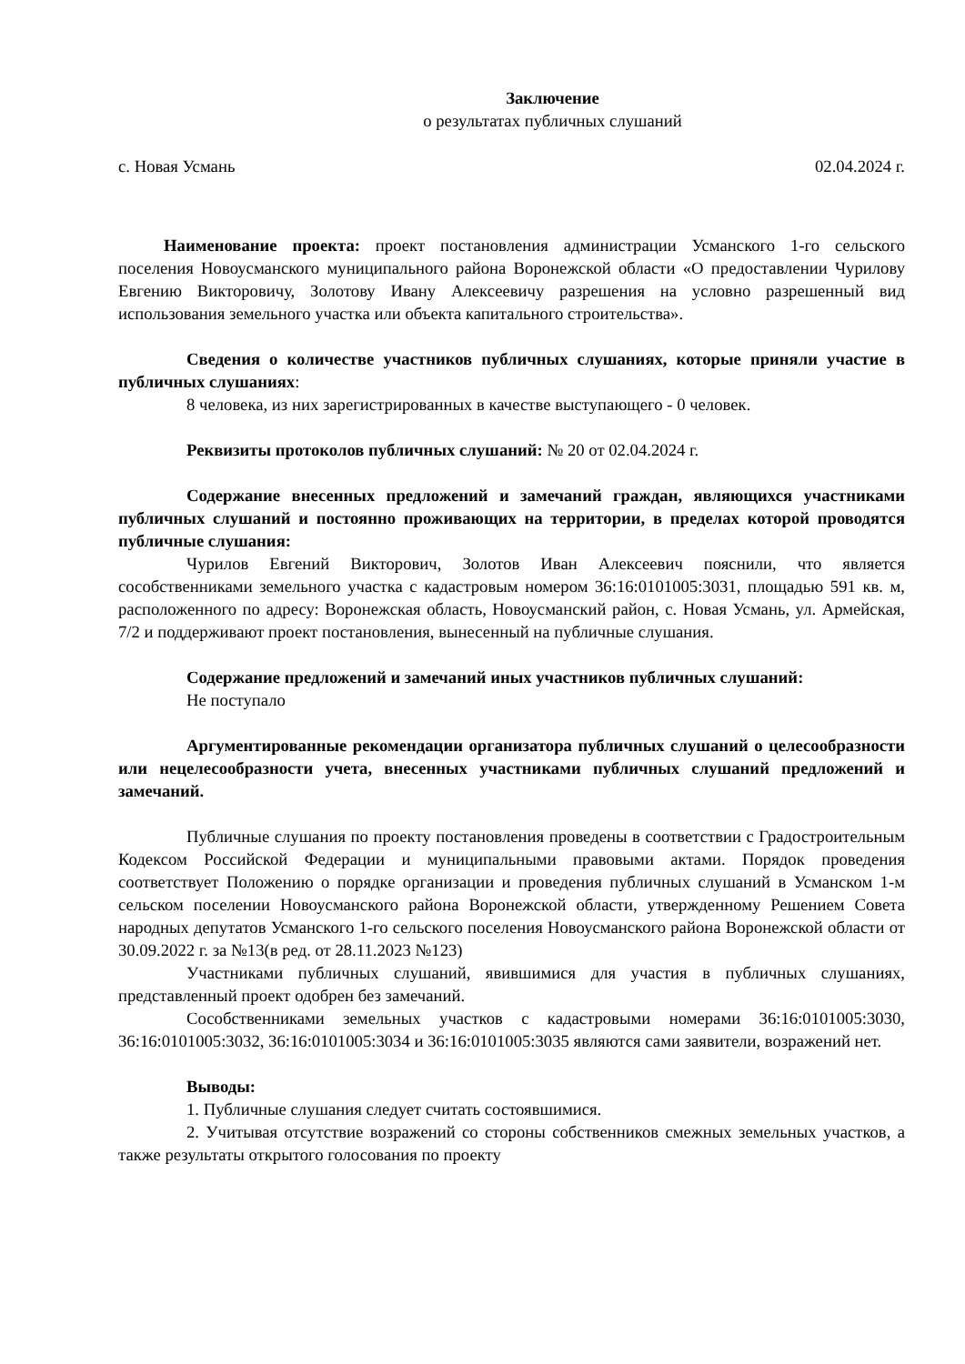Заключение
о результатах публичных слушаний
с. Новая Усмань 02.04.2024 г.
Наименование проекта: проект постановления администрации Усманского 1-го сельского поселения Новоусманского муниципального района Воронежской области «О предоставлении Чурилову Евгению Викторовичу, Золотову Ивану Алексеевичу разрешения на условно разрешенный вид использования земельного участка или объекта капитального строительства».
Сведения о количестве участников публичных слушаниях, которые приняли участие в публичных слушаниях:
8 человека, из них зарегистрированных в качестве выступающего - 0 человек.
Реквизиты протоколов публичных слушаний: № 20 от 02.04.2024 г.
Содержание внесенных предложений и замечаний граждан, являющихся участниками публичных слушаний и постоянно проживающих на территории, в пределах которой проводятся публичные слушания:
Чурилов Евгений Викторович, Золотов Иван Алексеевич пояснили, что является сособственниками земельного участка с кадастровым номером 36:16:0101005:3031, площадью 591 кв. м, расположенного по адресу: Воронежская область, Новоусманский район, с. Новая Усмань, ул. Армейская, 7/2 и поддерживают проект постановления, вынесенный на публичные слушания.
Содержание предложений и замечаний иных участников публичных слушаний:
Не поступало
Аргументированные рекомендации организатора публичных слушаний о целесообразности или нецелесообразности учета, внесенных участниками публичных слушаний предложений и замечаний.
Публичные слушания по проекту постановления проведены в соответствии с Градостроительным Кодексом Российской Федерации и муниципальными правовыми актами. Порядок проведения соответствует Положению о порядке организации и проведения публичных слушаний в Усманском 1-м сельском поселении Новоусманского района Воронежской области, утвержденному Решением Совета народных депутатов Усманского 1-го сельского поселения Новоусманского района Воронежской области от 30.09.2022 г. за №13(в ред. от 28.11.2023 №123)
Участниками публичных слушаний, явившимися для участия в публичных слушаниях, представленный проект одобрен без замечаний.
Сособственниками земельных участков с кадастровыми номерами 36:16:0101005:3030, 36:16:0101005:3032, 36:16:0101005:3034 и 36:16:0101005:3035 являются сами заявители, возражений нет.
Выводы:
1. Публичные слушания следует считать состоявшимися.
2. Учитывая отсутствие возражений со стороны собственников смежных земельных участков, а также результаты открытого голосования по проекту